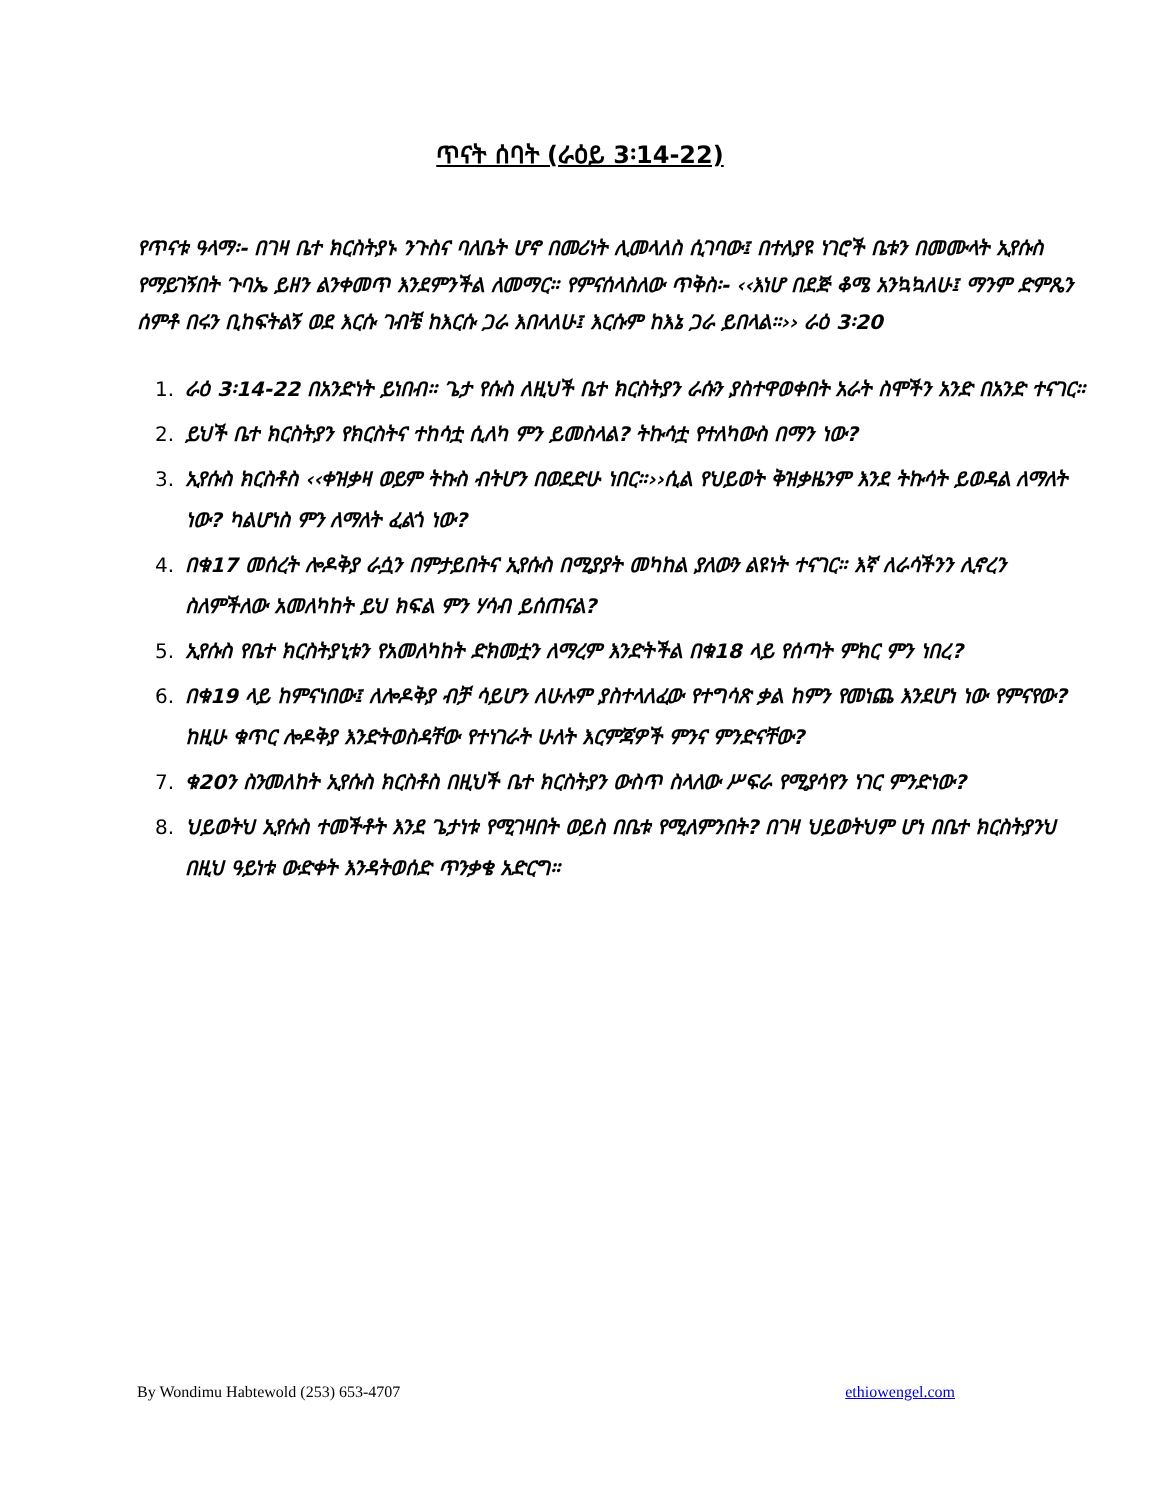ጥናት ሰባት (ራዕይ 3፡14-22)
የጥናቱ ዓላማ፡- በገዛ ቤተ ክርስትያኑ ንጉስና ባለቤት ሆኖ በመሪነት ሊመላለስ ሲገባው፤ በተለያዩ ነገሮች ቤቱን በመሙላት ኢየሱስ የማይገኝበት ጉባኤ ይዘን ልንቀመጥ እንደምንችል ለመማር። የምናሰላስለው ጥቅስ፡- ‹‹እነሆ በደጅ ቆሜ አንኳኳለሁ፤ ማንም ድምጼን ሰምቶ በሩን ቢከፍትልኝ ወደ እርሱ ገብቼ ከእርሱ ጋራ እበላለሁ፤ እርሱም ከእኔ ጋራ ይበላል።›› ራዕ 3፡20
1. ራዕ 3፡14-22 በአንድነት ይነበብ። ጌታ የሱስ ለዚህች ቤተ ክርስትያን ራሱን ያስተዋወቀበት አራት ስሞችን አንድ በአንድ ተናገር።
2. ይህች ቤተ ክርስትያን የክርስትና ተከሳቷ ሲለካ ምን ይመስላል? ትኩሳቷ የተለካውስ በማን ነው?
3. ኢየሱስ ክርስቶስ ‹‹ቀዝቃዛ ወይም ትኩስ ብትሆን በወደድሁ ነበር።››ሲል የህይወት ቅዝቃዜንም እንደ ትኩሳት ይወዳል ለማለት ነው? ካልሆነስ ምን ለማለት ፈልጎ ነው?
4. በቁ17 መሰረት ሎዶቅያ ራሷን በምታይበትና ኢየሱስ በሚያያት መካከል ያለውን ልዩነት ተናገር። እኛ ለራሳችንን ሊኖረን ስለምችለው አመለካከት ይህ ክፍል ምን ሃሳብ ይሰጠናል?
5. ኢየሱስ የቤተ ክርስትያኒቱን የአመለካከት ድክመቷን ለማረም እንድትችል በቁ18 ላይ የሰጣት ምክር ምን ነበረ?
6. በቁ19 ላይ ከምናነበው፤ ለሎዶቅያ ብቻ ሳይሆን ለሁሉም ያስተላለፈው የተግሳጽ ቃል ከምን የመነጨ እንደሆነ ነው የምናየው? ከዚሁ ቁጥር ሎዶቅያ እንድትወስዳቸው የተነገራት ሁለት እርምጃዎች ምንና ምንድናቸው?
7. ቁ20ን ስንመለከት ኢየሱስ ክርስቶስ በዚህች ቤተ ክርስትያን ውስጥ ስላለው ሥፍራ የሚያሳየን ነገር ምንድነው?
8. ህይወትህ ኢየሱስ ተመችቶት እንደ ጌታነቱ የሚገዛበት ወይስ በቤቱ የሚለምንበት? በገዛ ህይወትህም ሆነ በቤተ ክርስትያንህ በዚህ ዓይነቱ ውድቀት እንዳትወሰድ ጥንቃቄ አድርግ።
By Wondimu Habtewold (253) 653-4707 ethiowengel.com